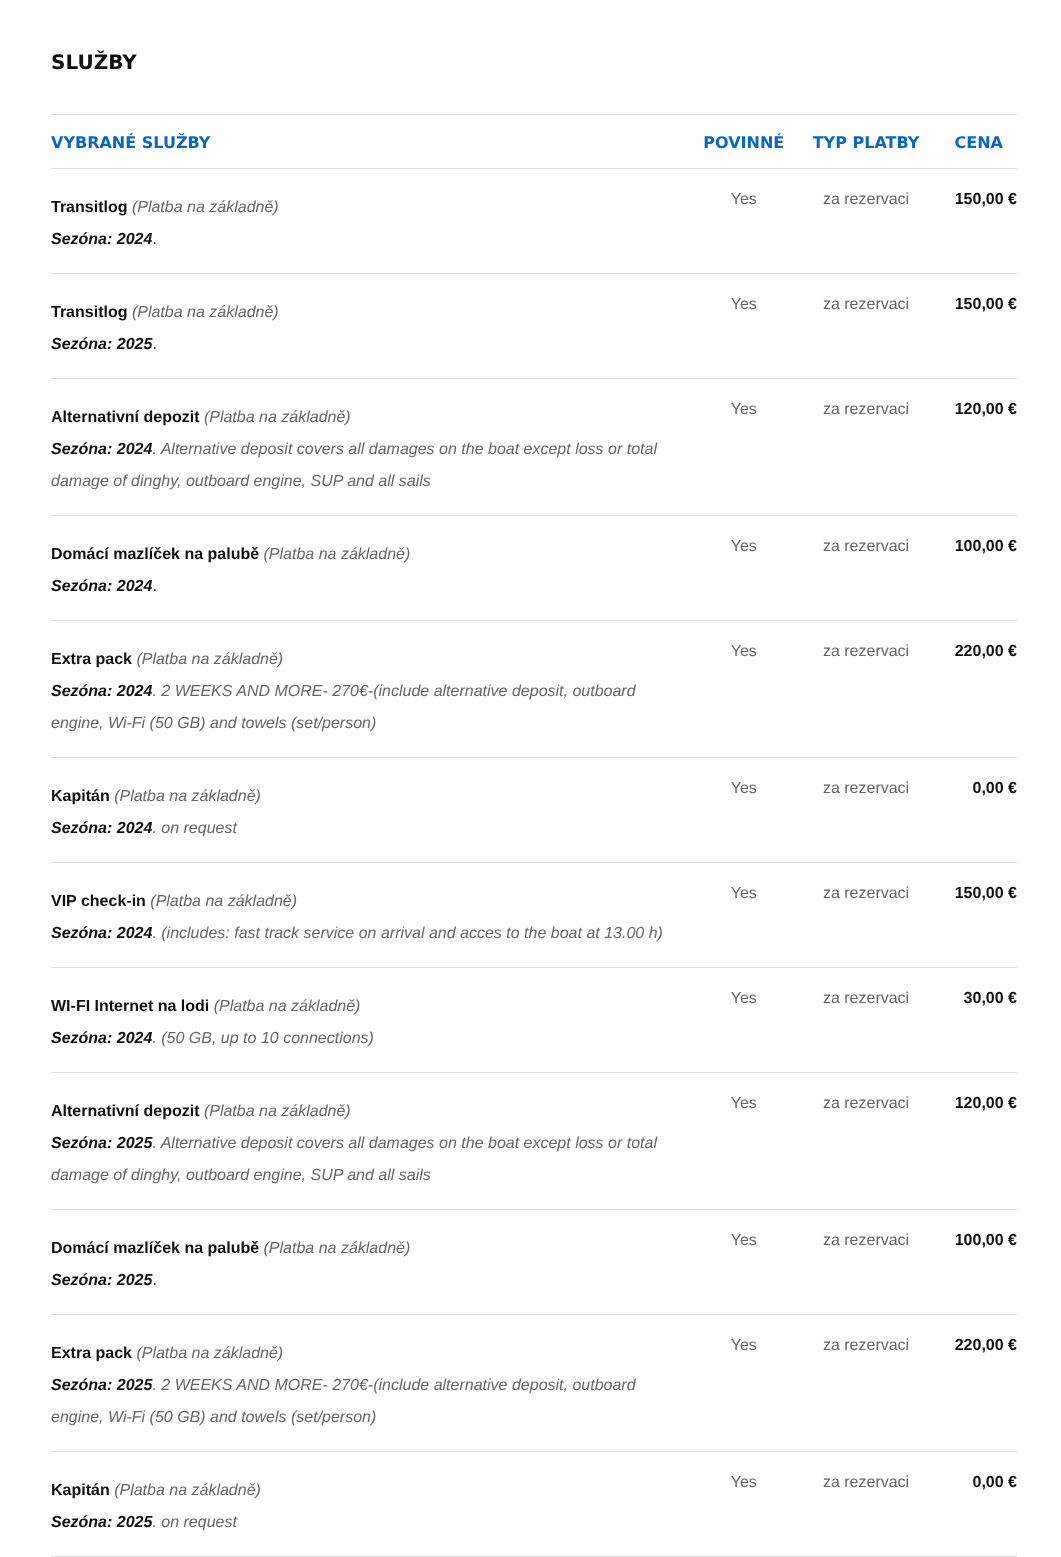SLUŽBY
| VYBRANÉ SLUŽBY | POVINNÉ | TYP PLATBY | CENA |
| --- | --- | --- | --- |
| Transitlog (Platba na základně) Sezóna: 2024 . | Yes | za rezervaci | 150,00 € |
| Transitlog (Platba na základně) Sezóna: 2025 . | Yes | za rezervaci | 150,00 € |
| Alternativní depozit (Platba na základně) Sezóna: 2024 . Alternative deposit covers all damages on the boat except loss or total damage of dinghy, outboard engine, SUP and all sails | Yes | za rezervaci | 120,00 € |
| Domácí mazlíček na palubě (Platba na základně) Sezóna: 2024 . | Yes | za rezervaci | 100,00 € |
| Extra pack (Platba na základně) Sezóna: 2024 . 2 WEEKS AND MORE- 270€-(include alternative deposit, outboard engine, Wi-Fi (50 GB) and towels (set/person) | Yes | za rezervaci | 220,00 € |
| Kapitán (Platba na základně) Sezóna: 2024 . on request | Yes | za rezervaci | 0,00 € |
| VIP check-in (Platba na základně) Sezóna: 2024 . (includes: fast track service on arrival and acces to the boat at 13.00 h) | Yes | za rezervaci | 150,00 € |
| WI-FI Internet na lodi (Platba na základně) Sezóna: 2024 . (50 GB, up to 10 connections) | Yes | za rezervaci | 30,00 € |
| Alternativní depozit (Platba na základně) Sezóna: 2025 . Alternative deposit covers all damages on the boat except loss or total damage of dinghy, outboard engine, SUP and all sails | Yes | za rezervaci | 120,00 € |
| Domácí mazlíček na palubě (Platba na základně) Sezóna: 2025 . | Yes | za rezervaci | 100,00 € |
| Extra pack (Platba na základně) Sezóna: 2025 . 2 WEEKS AND MORE- 270€-(include alternative deposit, outboard engine, Wi-Fi (50 GB) and towels (set/person) | Yes | za rezervaci | 220,00 € |
| Kapitán (Platba na základně) Sezóna: 2025 . on request | Yes | za rezervaci | 0,00 € |